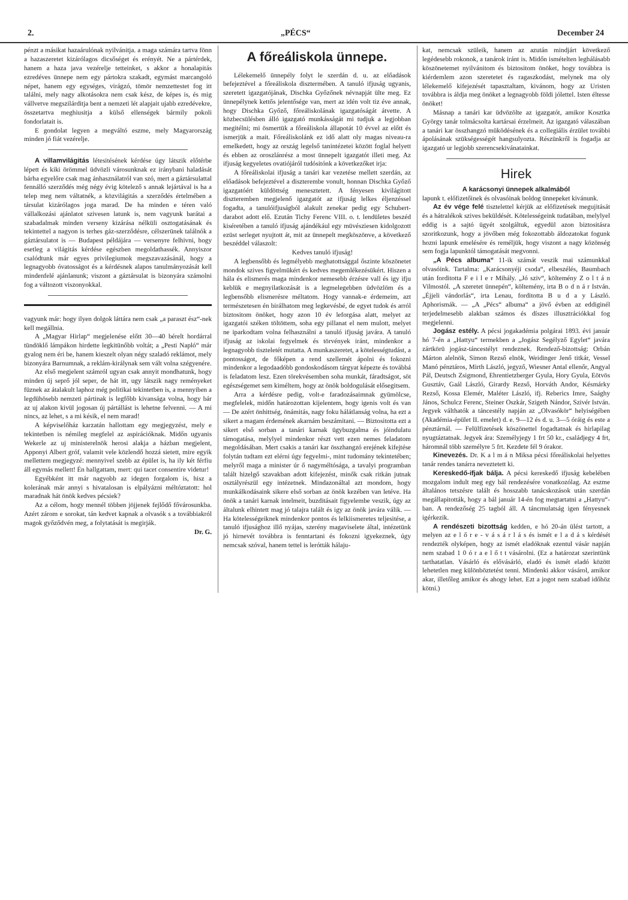2. „PÉCS“December 24
pénzt a másikat hazaárulónak nyilvánitja. a maga számára tartva fönn a hazaszeretet kizárólagos dicsőséget és erényét. Ne a pártérdek, hanem a haza java vezérelje tetteinket, s akkor a honalapitás ezredéves ünnepe nem egy pártokra szakadt, egymást marcangoló népet, hanem egy egységes, virágzó, tömör nemzettestet fog itt találni, mely nagy alkotásokra nem csak kész, de képes is, és mig vállvetve megszilárditja bent a nemzeti lét alapjait ujabb ezredévekre, összetartva meghiusitja a külső ellenségek bármily pokoli fondorlatait is.
E gondolat legyen a megváltó eszme, mely Magyarország minden jó fiát vezérelje.
A villamvilágitás létesitésének kérdése úgy látszik előtérbe lépett és kiki örömmel üdvözli városunknak ez iránybani haladását bárha egyelőre csak mag ánhasználatról van szó, mert a gáztársulattal fennálló szerződés még négy évig kötelező s annak lejártával is ha a telep meg nem váltatnék, a közvilágitás a szerződés értelmében a társulat kizárólagos joga marad. De ha minden e téren való vállalkozási ajánlatot szivesen latunk is, nem vagyunk barátai a szabadalmak minden verseny kizárása nélküli osztogatásának és tekintettel a nagyon is terhes gáz-szerződésre, célszerünek találnók a gáztársulatot is — Budapest példájára — versenyre felhivni, hogy esetleg a világitás kérdése egészben megoldathassék. Annyiszor csalódtunk már egyes privilegiumok megszavazásánál, hogy a legnagyobb óvatosságot és a kérdésnek alapos tanulmányozását kell mindenfelé ajánlanunk; viszont a gáztársulat is bizonyára számolni fog a változott viszonyokkal.
vagyunk már: hogy ilyen dolgok láttára nem csak „a paraszt ész“-nek kell megállnia.
A „Magyar Hirlap“ megjelenése előtt 30—40 bérelt hordárral tündöklő lámpákon hirdette legkitünőbb voltát; a „Pesti Napló“ már gyalog nem éri be, hanem kieszelt olyan négy szaladó reklámot, mely bizonyára Barnumnak, a reklám-királynak sem vált volna szégyenére.
Az első megjelent számról ugyan csak annyit mondhatunk, hogy minden új seprő jól seper, de hát itt, ugy látszik nagy reményeket füznek az átalakult laphoz még politikai tekintetben is, a mennyiben a legdühösebb nemzeti pártinak is legfőbb kivansága volna, hogy bár az uj alakon kivül jogosan új pártállást is lehetne felvenni. — A mi nincs, az lehet, s a mi késik, el nem marad!
A képviselőház karzatán hallottam egy megjegyzést, mely e tekintetben is némileg megfelel az aspirációknak. Midőn ugyanis Wekerle az uj ministerelnök herosi alakja a házban megjelent, Apponyi Albert gróf, valamit vele közlendő hozzá sietett, mire egyik mellettem megjegyzé: mennyivel szebb az épület is, ha ily két férfiu áll egymás mellett! Én hallgattam, mert: qui tacet consentire videtur!
Egyébként itt már nagyobb az idegen forgalom is, hisz a kolerának már annyi s hivatalosan is elpályázni méltóztatott: hol maradnak hát önök kedves pécsiek?
Az a célom, hogy mennél többen jöjjenek fejlődő fővárosunkba. Azért zárom e sorokat, tán kedvet kapnak a olvasók s a továbbiakról magok győződvén meg, a folytatását is megirják.
Dr. G.
A főreáliskola ünnepe.
Lélekemelő ünnepély folyt le szerdán d. u. az előadások befejeztével a főreáliskola disztermében. A tanuló ifjuság ugyanis, szeretett igazgatójának, Dischka Győzőnek névnapját ülte meg. Ez ünnepélynek kettős jelentősége van, mert az idén volt tiz éve annak, hogy Dischka Győző, főreáliskolának igazgatóságát átvette. A közbecsülésben álló igazgató munkásságát mi tudjuk a legjobban megitélni; mi ösmertük a főreáliskola állapotát 10 évvel az előtt és ismerjük a mait. Főreáliskolánk ez idő alatt oly magas niveau-ra emelkedett, hogy az ország legelső tanintézetei között foglal helyett és ebben az oroszlánrész a most ünnepelt igazgatót illeti meg. Az ifjuság kegyeletes ovatiójáról tudósitónk a következőket irja:
A főreáliskolai ifjuság a tanári kar vezetése mellett szerdán, az előadások befejeztével a diszterembe vonult, honnan Dischka Győző igazgatóért küldöttség menesztetett. A fényesen kivilágitott diszteremben megjelenő igazgatót az ifjuság lelkes éljenzéssel fogadta, a tanulóifjuságból alakult zenekar pedig egy Schubert-darabot adott elő. Ezután Tichy Ferenc VIII. o. t. lendületes beszéd kiséretében a tanuló ifjuság ajándékául egy müvésziesen kidolgozott ezüst serleget nyujtott át, mit az ünnepelt megköszönve, a következő beszéddel válaszolt:
Kedves tanuló ifjuság!
A legbensőbb és legmélyebb meghatottsággal őszinte köszönetet mondok szives figyelmükért és kedves megemlékezésükért. Hiszen a hála és elismerés maga mindenkor nemesebb érzésre vall és igy ifju keblük e megnyilatkozását is a legmelegebben üdvözlöm és a legbensőbb elismerésre méltatom. Hogy vannak-e érdemeim, azt természetesen én birálhatom meg legkevésbé, de egyet tudok és arról biztositom önöket, hogy azon 10 év leforgása alatt, melyet az igazgatói széken töltöttem, soha egy pillanat el nem mulott, melyet ne iparkodtam volna felhasználni a tanuló ifjuság javára. A tanuló ifjuság az iskolai fegyelmek és törvények iránt, mindenkor a legnagyobb tiszteletét mutatta. A munkaszeretet, a kötelességtudást, a pontosságot, de főképen a rend szellemét ápolni és fokozni mindenkor a legodaadóbb gondoskodásom tárgyat képezte és továbbá is feladatom lesz. Ezen törekvésemben soha munkát, fáradtságot, söt egészségemet sem kiméltem, hogy az önök boldogulását elősegitsem.
Arra a kérdésre pedig, volt-e faradozásaimnak gyümölcse, megfelelek, midőn határozottan kijelentem, hogy igenis volt és van — De azért önhittség, önámitás, nagy foku hálátlanság volna, ha ezt a sikert a magam érdemének akarnám beszámitani. — Biztositotta ezt a sikert első sorban a tanári karnak ügybuzgalma és jóindulatu támogatása, melylyel mindenkor részt vett ezen nemes feladatom megoldásában. Mert csakis a tanári kar összhangzó erejének kifejtése folytán tudtam ezt elérni úgy fegyelmi-, mint tudomány tekintetében; melyről maga a minister úr ő nagyméltósága, a tavalyi programban talált hizelgő szavakban adott kifejezést, minők csak ritkán jutnak osztályrészül egy intézetnek. Mindazonáltal azt mondom, hogy munkálkodásaink sikere első sorban az önök kezében van letéve. Ha önök a tanári karnak intelmeit, buzditásait figyelembe veszik, úgy az általunk elhintett mag jó talajra talált és igy az önök javára válik. — Ha kötelességeiknek mindenkor pontos és lelkiismeretes teljesitése, a tanuló ifjusághoz illő nyájas, szerény magaviselete által, intézetünk jó hirnevét továbbra is fenntartani és fokozni igyekeznek, úgy nemcsak szóval, hanem tettel is lerótták hálaju-
kat, nemcsak szüleik, hanem az azután mindjárt következő legédesebb rokonok, a tanárok iránt is. Midőn ismételten leghálásabb köszönetemet nyilvánitom és biztositom önöket, hogy továbbra is kiérdemlem azon szeretetet és ragaszkodást, melynek ma oly lélekemelő kifejezését tapasztaltam, kivánom, hogy az Uristen továbbra is áldja meg önöket a legnagyobb földi jólettel. Isten éltesse önöket!
Másnap a tanári kar üdvözölte az igazgatót, amikor Kosztka György tanár tolmácsolta kartársai érzelmeit. Az igazgató válaszában a tanári kar összhangzó müködésének és a collegiális érzület további ápolásának szükségességét hangsulyozta. Részünkről is fogadja az igazgató ur legjobb szerencsekivánatainkat.
Hirek
A karácsonyi ünnepek alkalmából
lapunk t. előfizetőinek és olvasóinak boldog ünnepeket kivánunk.
Az év vége felé tisztelettel kérjük az előfizetések megujitását és a hátralékok szives beküldését. Kötelességeink tudatában, melylyel eddig is a sajtó ügyét szolgáltuk, egyedül azon biztositásra szoritkozunk, hogy a jövőben még fokozottabb áldozatokat fogunk hozni lapunk emelésére és reméljük, hogy viszont a nagy közönség sem fogja lapunktól támogatását megvonni.
„A Pécs albuma“ 11-ik számát veszik mai számunkkal olvasóink. Tartalma: „Karácsonyéji csoda“, elbeszélés, Baumbach után forditotta F e i l e r Mihály. „Jó sziv“, költemény Z o l t á n Vilmostól. „A szeretet ünnepén“, költemény, irta B o d n á r István. „Éjjeli vándorlás“, irta Lenau, forditotta B u d a y László. Aphorismák. — „A „Pécs“ albuma“ a jövő évben az eddiginél terjedelmesebb alakban számos és díszes illusztrációkkal fog megjelenni.
Jogász estély. A pécsi jogakadémia polgárai 1893. évi január hó 7-én a „Hattyu“ termekben a „Jogász Segélyző Egylet“ javára zártkörü jogász-táncestélyt rendeznek. Rendező-bizottság: Orbán Márton alelnök, Simon Rezső elnök, Weidinger Jenő titkár, Vessel Manó pénztáros, Mirth László, jegyző, Wiesner Antal ellenőr, Angyal Pál, Deutsch Zsigmond, Ehrentietzberger Gyula, Hory Gyula, Eötvös Gusztáv, Gaál László, Girardy Rezső, Horváth Andor, Késmárky Rezső, Kossa Elemér, Maléter László, ifj. Reberics Imre, Saághy János, Schulcz Ferenc, Steiner Oszkár, Szigeth Nándor, Szivér István. Jegyek válthatók a táncestély napján az „Olvasókör“ helyiségében (Akadémia-épület II. emelet) d. e. 9—12 és d. u. 3—5 óráig és este a pénztárnál. — Felülfizetések köszönettel fogadtatnak és hirlapilag nyugtáztatnak. Jegyek ára: Személyjegy 1 frt 50 kr., családjegy 4 frt, háromnál több személyre 5 frt. Kezdete fél 9 órakor.
Kinevezés. Dr. K a l m á n Miksa pécsi főreáliskolai helyettes tanár rendes tanárra neveztetett ki.
Kereskedő-ifjak bálja. A pécsi kereskedő ifjuság kebelében mozgalom indult meg egy bál rendezésére vonatkozólag. Az eszme általános tetszésre talált és hosszabb tanácskozások után szerdán megállapitották, hogy a bál január 14-én fog megtartatni a „Hattyu“-ban. A rendezőség 25 tagból áll. A táncmulatság igen fényesnek igérkezik.
A rendészeti bizottság kedden, e hó 20-án ülést tartott, a melyen az e l ő r e - v á s á r l á s és ismét e l a d á s kérdését rendezték olyképen, hogy az ismét eladóknak ezentul vásár napján nem szabad 1 0 ó r a e l ő t t vásárolni. (Ez a határozat szerintünk tarthatatlan. Vásárló és elővásárló, eladó és ismét eladó között lehetetlen meg különböztetést tenni. Mindenki akkor vásárol, amikor akar, illetőleg amikor és ahogy lehet. Ezt a jogot nem szabad időhöz kötni.)